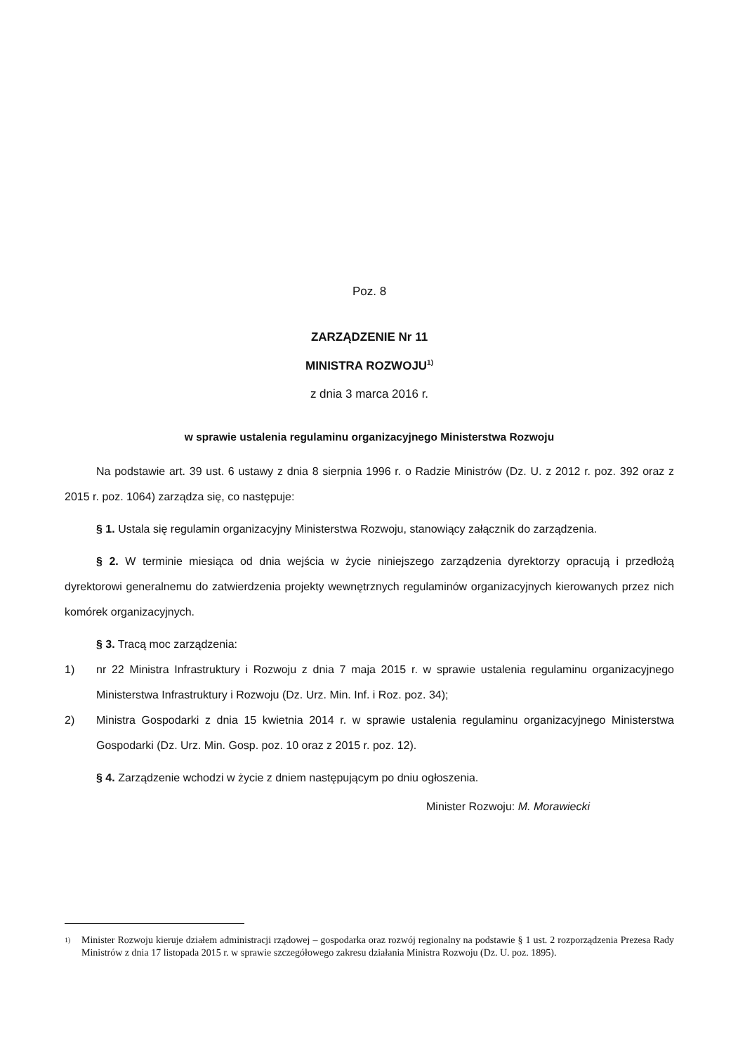Poz. 8
ZARZĄDZENIE Nr 11
MINISTRA ROZWOJU<sup>1)</sup>
z dnia 3 marca 2016 r.
w sprawie ustalenia regulaminu organizacyjnego Ministerstwa Rozwoju
Na podstawie art. 39 ust. 6 ustawy z dnia 8 sierpnia 1996 r. o Radzie Ministrów (Dz. U. z 2012 r. poz. 392 oraz z 2015 r. poz. 1064) zarządza się, co następuje:
§ 1. Ustala się regulamin organizacyjny Ministerstwa Rozwoju, stanowiący załącznik do zarządzenia.
§ 2. W terminie miesiąca od dnia wejścia w życie niniejszego zarządzenia dyrektorzy opracują i przedłożą dyrektorowi generalnemu do zatwierdzenia projekty wewnętrznych regulaminów organizacyjnych kierowanych przez nich komórek organizacyjnych.
§ 3. Tracą moc zarządzenia:
1) nr 22 Ministra Infrastruktury i Rozwoju z dnia 7 maja 2015 r. w sprawie ustalenia regulaminu organizacyjnego Ministerstwa Infrastruktury i Rozwoju (Dz. Urz. Min. Inf. i Roz. poz. 34);
2) Ministra Gospodarki z dnia 15 kwietnia 2014 r. w sprawie ustalenia regulaminu organizacyjnego Ministerstwa Gospodarki (Dz. Urz. Min. Gosp. poz. 10 oraz z 2015 r. poz. 12).
§ 4. Zarządzenie wchodzi w życie z dniem następującym po dniu ogłoszenia.
Minister Rozwoju: M. Morawiecki
1)
Minister Rozwoju kieruje działem administracji rządowej – gospodarka oraz rozwój regionalny na podstawie § 1 ust. 2 rozporządzenia Prezesa Rady Ministrów z dnia 17 listopada 2015 r. w sprawie szczegółowego zakresu działania Ministra Rozwoju (Dz. U. poz. 1895).